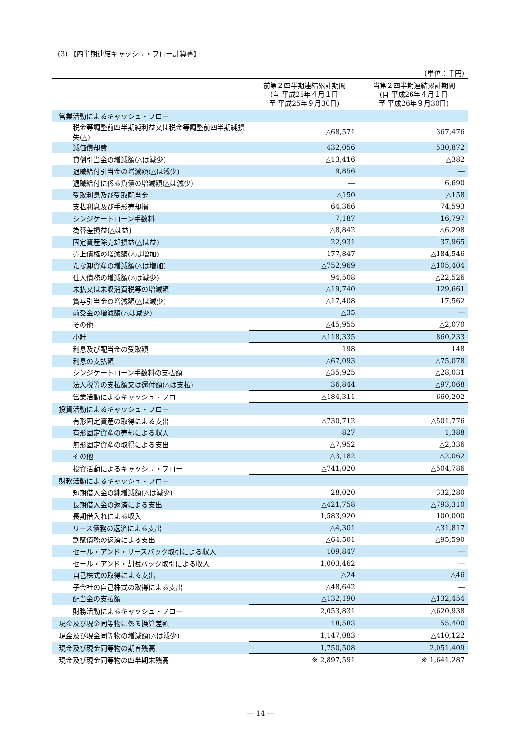(3) 【四半期連結キャッシュ・フロー計算書】
(単位：千円)
| | 前第２四半期連結累計期間 (自 平成25年４月１日 至 平成25年９月30日) | 当第２四半期連結累計期間 (自 平成26年４月１日 至 平成26年９月30日) |
| --- | --- | --- |
| 営業活動によるキャッシュ・フロー | | |
| 税金等調整前四半期純利益又は税金等調整前四半期純損失(△) | △68,571 | 367,476 |
| 減価償却費 | 432,056 | 530,872 |
| 貸倒引当金の増減額(△は減少) | △13,416 | △382 |
| 退職給付引当金の増減額(△は減少) | 9,856 | ― |
| 退職給付に係る負債の増減額(△は減少) | ― | 6,690 |
| 受取利息及び受取配当金 | △150 | △158 |
| 支払利息及び手形売却損 | 64,366 | 74,593 |
| シンジケートローン手数料 | 7,187 | 16,797 |
| 為替差損益(△は益) | △8,842 | △6,298 |
| 固定資産除売却損益(△は益) | 22,931 | 37,965 |
| 売上債権の増減額(△は増加) | 177,847 | △184,546 |
| たな卸資産の増減額(△は増加) | △752,969 | △105,404 |
| 仕入債務の増減額(△は減少) | 94,508 | △22,526 |
| 未払又は未収消費税等の増減額 | △19,740 | 129,661 |
| 賞与引当金の増減額(△は減少) | △17,408 | 17,562 |
| 前受金の増減額(△は減少) | △35 | ― |
| その他 | △45,955 | △2,070 |
| 小計 | △118,335 | 860,233 |
| 利息及び配当金の受取額 | 198 | 148 |
| 利息の支払額 | △67,093 | △75,078 |
| シンジケートローン手数料の支払額 | △35,925 | △28,031 |
| 法人税等の支払額又は還付額(△は支払) | 36,844 | △97,068 |
| 営業活動によるキャッシュ・フロー | △184,311 | 660,202 |
| 投資活動によるキャッシュ・フロー | | |
| 有形固定資産の取得による支出 | △730,712 | △501,776 |
| 有形固定資産の売却による収入 | 827 | 1,388 |
| 無形固定資産の取得による支出 | △7,952 | △2,336 |
| その他 | △3,182 | △2,062 |
| 投資活動によるキャッシュ・フロー | △741,020 | △504,786 |
| 財務活動によるキャッシュ・フロー | | |
| 短期借入金の純増減額(△は減少) | 28,020 | 332,280 |
| 長期借入金の返済による支出 | △421,758 | △793,310 |
| 長期借入れによる収入 | 1,583,920 | 100,000 |
| リース債務の返済による支出 | △4,301 | △31,817 |
| 割賦債務の返済による支出 | △64,501 | △95,590 |
| セール・アンド・リースバック取引による収入 | 109,847 | ― |
| セール・アンド・割賦バック取引による収入 | 1,003,462 | ― |
| 自己株式の取得による支出 | △24 | △46 |
| 子会社の自己株式の取得による支出 | △48,642 | ― |
| 配当金の支払額 | △132,190 | △132,454 |
| 財務活動によるキャッシュ・フロー | 2,053,831 | △620,938 |
| 現金及び現金同等物に係る換算差額 | 18,583 | 55,400 |
| 現金及び現金同等物の増減額(△は減少) | 1,147,083 | △410,122 |
| 現金及び現金同等物の期首残高 | 1,750,508 | 2,051,409 |
| 現金及び現金同等物の四半期末残高 | ※ 2,897,591 | ※ 1,641,287 |
― 14 ―